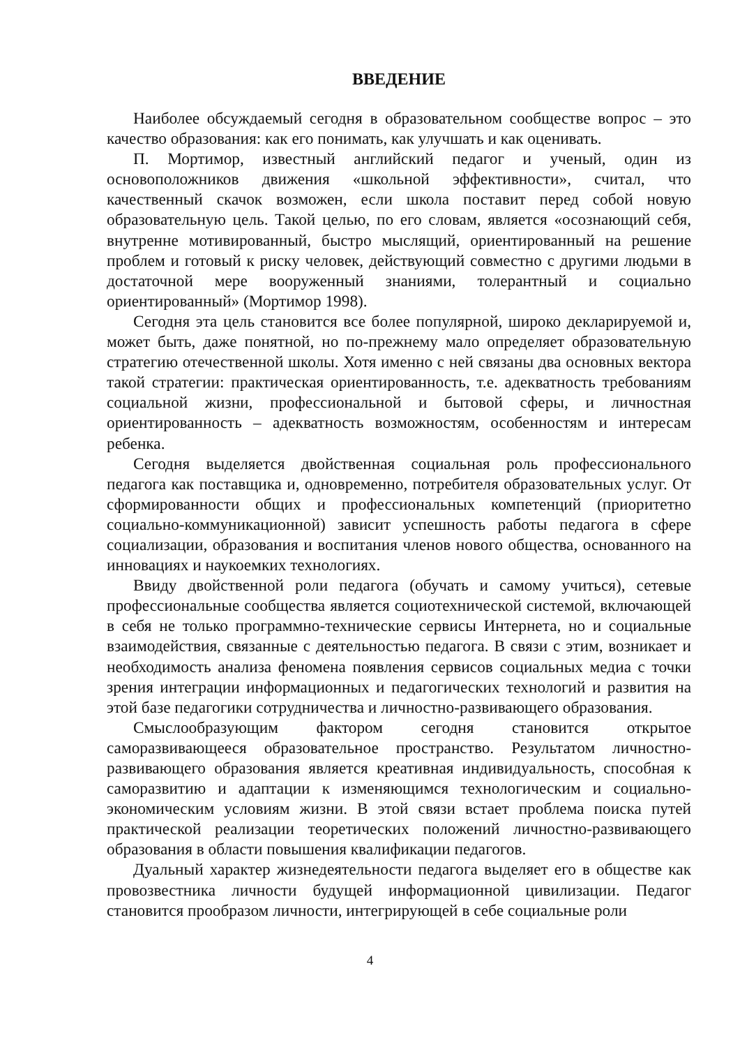ВВЕДЕНИЕ
Наиболее обсуждаемый сегодня в образовательном сообществе вопрос – это качество образования: как его понимать, как улучшать и как оценивать.
П. Мортимор, известный английский педагог и ученый, один из основоположников движения «школьной эффективности», считал, что качественный скачок возможен, если школа поставит перед собой новую образовательную цель. Такой целью, по его словам, является «осознающий себя, внутренне мотивированный, быстро мыслящий, ориентированный на решение проблем и готовый к риску человек, действующий совместно с другими людьми в достаточной мере вооруженный знаниями, толерантный и социально ориентированный» (Мортимор 1998).
Сегодня эта цель становится все более популярной, широко декларируемой и, может быть, даже понятной, но по-прежнему мало определяет образовательную стратегию отечественной школы. Хотя именно с ней связаны два основных вектора такой стратегии: практическая ориентированность, т.е. адекватность требованиям социальной жизни, профессиональной и бытовой сферы, и личностная ориентированность – адекватность возможностям, особенностям и интересам ребенка.
Сегодня выделяется двойственная социальная роль профессионального педагога как поставщика и, одновременно, потребителя образовательных услуг. От сформированности общих и профессиональных компетенций (приоритетно социально-коммуникационной) зависит успешность работы педагога в сфере социализации, образования и воспитания членов нового общества, основанного на инновациях и наукоемких технологиях.
Ввиду двойственной роли педагога (обучать и самому учиться), сетевые профессиональные сообщества является социотехнической системой, включающей в себя не только программно-технические сервисы Интернета, но и социальные взаимодействия, связанные с деятельностью педагога. В связи с этим, возникает и необходимость анализа феномена появления сервисов социальных медиа с точки зрения интеграции информационных и педагогических технологий и развития на этой базе педагогики сотрудничества и личностно-развивающего образования.
Смыслообразующим фактором сегодня становится открытое саморазвивающееся образовательное пространство. Результатом личностно-развивающего образования является креативная индивидуальность, способная к саморазвитию и адаптации к изменяющимся технологическим и социально-экономическим условиям жизни. В этой связи встает проблема поиска путей практической реализации теоретических положений личностно-развивающего образования в области повышения квалификации педагогов.
Дуальный характер жизнедеятельности педагога выделяет его в обществе как провозвестника личности будущей информационной цивилизации. Педагог становится прообразом личности, интегрирующей в себе социальные роли
4